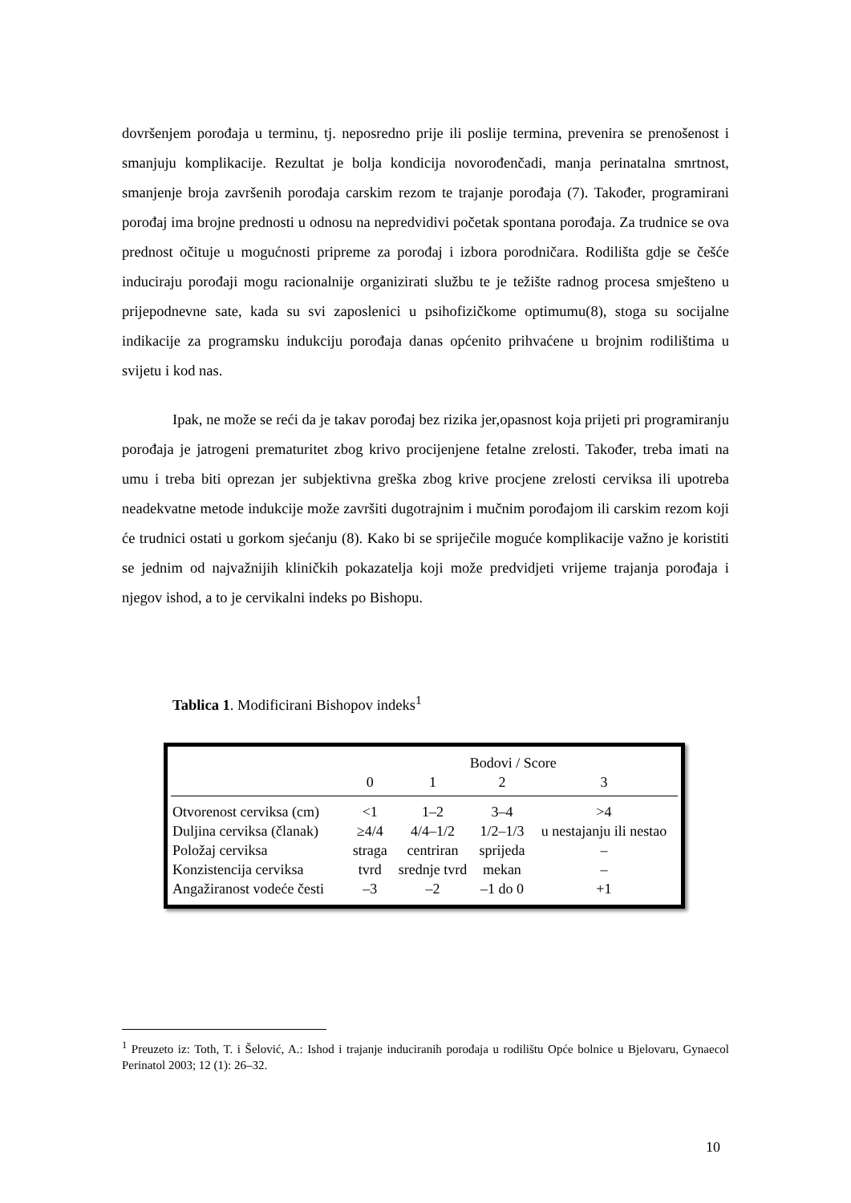dovršenjem porođaja u terminu, tj. neposredno prije ili poslije termina, prevenira se prenošenost i smanjuju komplikacije. Rezultat je bolja kondicija novorođenčadi, manja perinatalna smrtnost, smanjenje broja završenih porođaja carskim rezom te trajanje porođaja (7). Također, programirani porođaj ima brojne prednosti u odnosu na nepredvidivi početak spontana porođaja. Za trudnice se ova prednost očituje u mogućnosti pripreme za porođaj i izbora porodničara. Rodilišta gdje se češće induciraju porođaji mogu racionalnije organizirati službu te je težište radnog procesa smješteno u prijepodnevne sate, kada su svi zaposlenici u psihofizičkome optimumu(8), stoga su socijalne indikacije za programsku indukciju porođaja danas općenito prihvaćene u brojnim rodilištima u svijetu i kod nas.
Ipak, ne može se reći da je takav porođaj bez rizika jer,opasnost koja prijeti pri programiranju porođaja je jatrogeni prematuritet zbog krivo procijenjene fetalne zrelosti. Također, treba imati na umu i treba biti oprezan jer subjektivna greška zbog krive procjene zrelosti cerviksa ili upotreba neadekvatne metode indukcije može završiti dugotrajnim i mučnim porođajom ili carskim rezom koji će trudnici ostati u gorkom sjećanju (8). Kako bi se spriječile moguće komplikacije važno je koristiti se jednim od najvažnijih kliničkih pokazatelja koji može predvidjeti vrijeme trajanja porođaja i njegov ishod, a to je cervikalni indeks po Bishopu.
Tablica 1. Modificirani Bishopov indeks<sup>1</sup>
| | Bodovi / Score | | | |
| --- | --- | --- | --- | --- |
| | 0 | 1 | 2 | 3 |
| Otvorenost cerviksa (cm) | <1 | 1–2 | 3–4 | >4 |
| Duljina cerviksa (članak) | ≥4/4 | 4/4–1/2 | 1/2–1/3 | u nestajanju ili nestao |
| Položaj cerviksa | straga | centriran | sprijeda | – |
| Konzistencija cerviksa | tvrd | srednje tvrd | mekan | – |
| Angažiranost vodeće česti | –3 | –2 | –1 do 0 | +1 |
<sup>1</sup> Preuzeto iz: Toth, T. i Šelović, A.: Ishod i trajanje induciranih porođaja u rodilištu Opće bolnice u Bjelovaru, Gynaecol Perinatol 2003; 12 (1): 26–32.
10